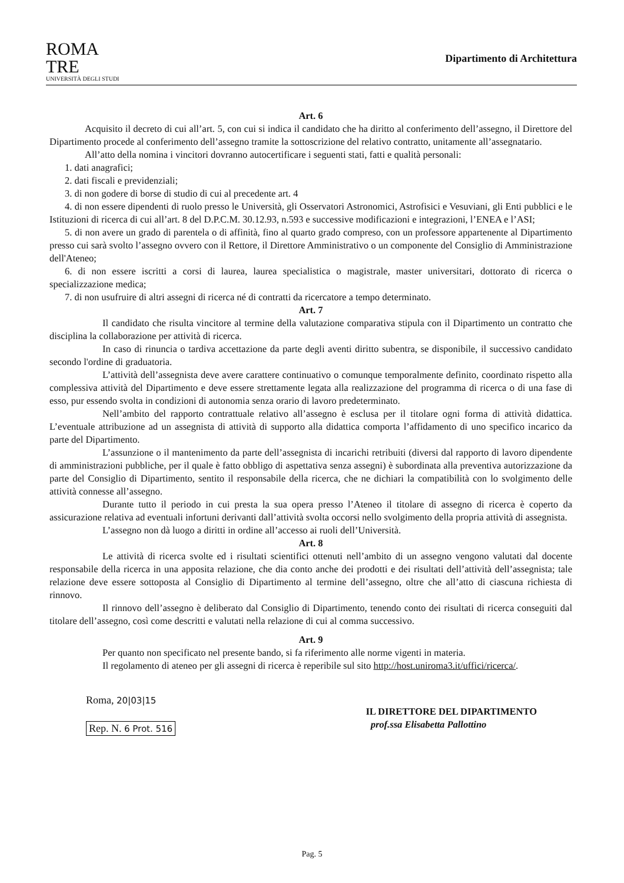ROMA
TRE
UNIVERSITÀ DEGLI STUDI
Dipartimento di Architettura
Art. 6
Acquisito il decreto di cui all’art. 5, con cui si indica il candidato che ha diritto al conferimento dell’assegno, il Direttore del Dipartimento procede al conferimento dell’assegno tramite la sottoscrizione del relativo contratto, unitamente all’assegnatario.
All’atto della nomina i vincitori dovranno autocertificare i seguenti stati, fatti e qualità personali:
1. dati anagrafici;
2. dati fiscali e previdenziali;
3. di non godere di borse di studio di cui al precedente art. 4
4. di non essere dipendenti di ruolo presso le Università, gli Osservatori Astronomici, Astrofisici e Vesuviani, gli Enti pubblici e le Istituzioni di ricerca di cui all’art. 8 del D.P.C.M. 30.12.93, n.593 e successive modificazioni e integrazioni, l’ENEA e l’ASI;
5. di non avere un grado di parentela o di affinità, fino al quarto grado compreso, con un professore appartenente al Dipartimento presso cui sarà svolto l’assegno ovvero con il Rettore, il Direttore Amministrativo o un componente del Consiglio di Amministrazione dell'Ateneo;
6. di non essere iscritti a corsi di laurea, laurea specialistica o magistrale, master universitari, dottorato di ricerca o specializzazione medica;
7. di non usufruire di altri assegni di ricerca né di contratti da ricercatore a tempo determinato.
Art. 7
Il candidato che risulta vincitore al termine della valutazione comparativa stipula con il Dipartimento un contratto che disciplina la collaborazione per attività di ricerca.
In caso di rinuncia o tardiva accettazione da parte degli aventi diritto subentra, se disponibile, il successivo candidato secondo l'ordine di graduatoria.
L’attività dell’assegnista deve avere carattere continuativo o comunque temporalmente definito, coordinato rispetto alla complessiva attività del Dipartimento e deve essere strettamente legata alla realizzazione del programma di ricerca o di una fase di esso, pur essendo svolta in condizioni di autonomia senza orario di lavoro predeterminato.
Nell’ambito del rapporto contrattuale relativo all’assegno è esclusa per il titolare ogni forma di attività didattica. L’eventuale attribuzione ad un assegnista di attività di supporto alla didattica comporta l’affidamento di uno specifico incarico da parte del Dipartimento.
L’assunzione o il mantenimento da parte dell’assegnista di incarichi retribuiti (diversi dal rapporto di lavoro dipendente di amministrazioni pubbliche, per il quale è fatto obbligo di aspettativa senza assegni) è subordinata alla preventiva autorizzazione da parte del Consiglio di Dipartimento, sentito il responsabile della ricerca, che ne dichiari la compatibilità con lo svolgimento delle attività connesse all’assegno.
Durante tutto il periodo in cui presta la sua opera presso l’Ateneo il titolare di assegno di ricerca è coperto da assicurazione relativa ad eventuali infortuni derivanti dall’attività svolta occorsi nello svolgimento della propria attività di assegnista.
L’assegno non dà luogo a diritti in ordine all’accesso ai ruoli dell’Università.
Art. 8
Le attività di ricerca svolte ed i risultati scientifici ottenuti nell’ambito di un assegno vengono valutati dal docente responsabile della ricerca in una apposita relazione, che dia conto anche dei prodotti e dei risultati dell’attività dell’assegnista; tale relazione deve essere sottoposta al Consiglio di Dipartimento al termine dell’assegno, oltre che all’atto di ciascuna richiesta di rinnovo.
Il rinnovo dell’assegno è deliberato dal Consiglio di Dipartimento, tenendo conto dei risultati di ricerca conseguiti dal titolare dell’assegno, così come descritti e valutati nella relazione di cui al comma successivo.
Art. 9
Per quanto non specificato nel presente bando, si fa riferimento alle norme vigenti in materia.
Il regolamento di ateneo per gli assegni di ricerca è reperibile sul sito http://host.uniroma3.it/uffici/ricerca/.
Roma, 20|03|15
Rep. N. 6 Prot. 516
IL DIRETTORE DEL DIPARTIMENTO
prof.ssa Elisabetta Pallottino
Pag. 5